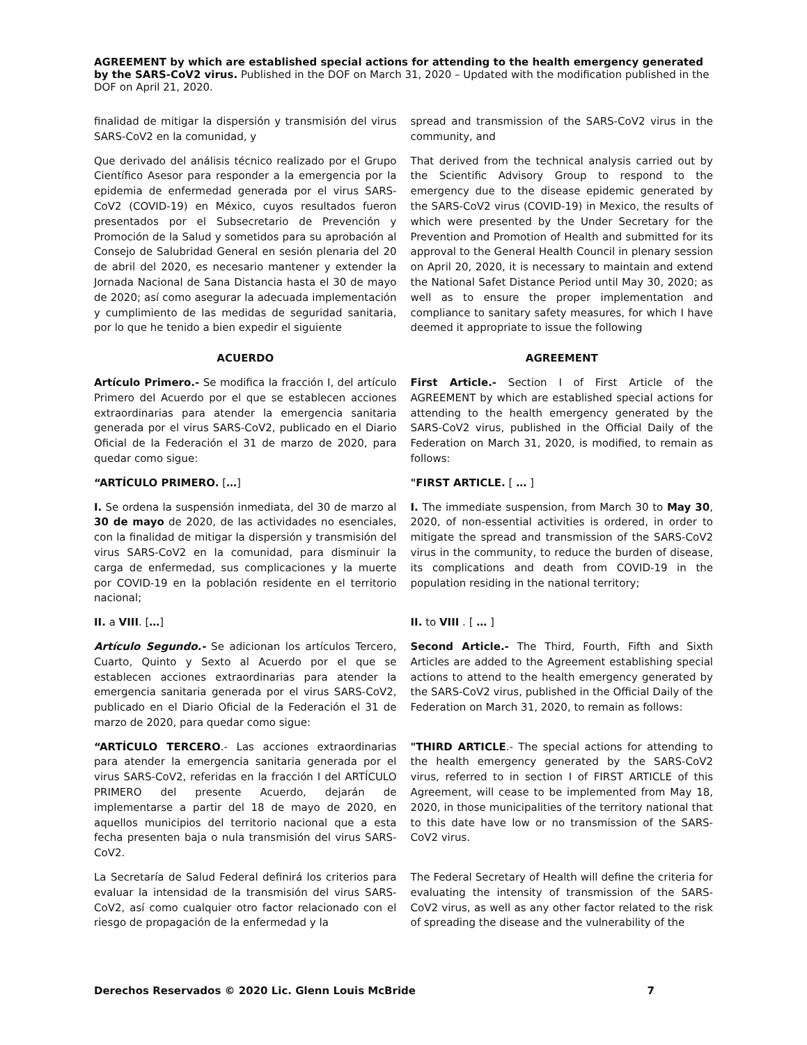AGREEMENT by which are established special actions for attending to the health emergency generated by the SARS-CoV2 virus. Published in the DOF on March 31, 2020 – Updated with the modification published in the DOF on April 21, 2020.
finalidad de mitigar la dispersión y transmisión del virus SARS-CoV2 en la comunidad, y
spread and transmission of the SARS-CoV2 virus in the community, and
Que derivado del análisis técnico realizado por el Grupo Científico Asesor para responder a la emergencia por la epidemia de enfermedad generada por el virus SARS-CoV2 (COVID-19) en México, cuyos resultados fueron presentados por el Subsecretario de Prevención y Promoción de la Salud y sometidos para su aprobación al Consejo de Salubridad General en sesión plenaria del 20 de abril del 2020, es necesario mantener y extender la Jornada Nacional de Sana Distancia hasta el 30 de mayo de 2020; así como asegurar la adecuada implementación y cumplimiento de las medidas de seguridad sanitaria, por lo que he tenido a bien expedir el siguiente
That derived from the technical analysis carried out by the Scientific Advisory Group to respond to the emergency due to the disease epidemic generated by the SARS-CoV2 virus (COVID-19) in Mexico, the results of which were presented by the Under Secretary for the Prevention and Promotion of Health and submitted for its approval to the General Health Council in plenary session on April 20, 2020, it is necessary to maintain and extend the National Safet Distance Period until May 30, 2020; as well as to ensure the proper implementation and compliance to sanitary safety measures, for which I have deemed it appropriate to issue the following
ACUERDO AGREEMENT
Artículo Primero.- Se modifica la fracción I, del artículo Primero del Acuerdo por el que se establecen acciones extraordinarias para atender la emergencia sanitaria generada por el virus SARS-CoV2, publicado en el Diario Oficial de la Federación el 31 de marzo de 2020, para quedar como sigue:
First Article.- Section I of First Article of the AGREEMENT by which are established special actions for attending to the health emergency generated by the SARS-CoV2 virus, published in the Official Daily of the Federation on March 31, 2020, is modified, to remain as follows:
“ARTÍCULO PRIMERO. […] "FIRST ARTICLE. [ … ]
I. Se ordena la suspensión inmediata, del 30 de marzo al 30 de mayo de 2020, de las actividades no esenciales, con la finalidad de mitigar la dispersión y transmisión del virus SARS-CoV2 en la comunidad, para disminuir la carga de enfermedad, sus complicaciones y la muerte por COVID-19 en la población residente en el territorio nacional;
I. The immediate suspension, from March 30 to May 30, 2020, of non-essential activities is ordered, in order to mitigate the spread and transmission of the SARS-CoV2 virus in the community, to reduce the burden of disease, its complications and death from COVID-19 in the population residing in the national territory;
II. a VIII. […] II. to VIII . [ … ]
Artículo Segundo.- Se adicionan los artículos Tercero, Cuarto, Quinto y Sexto al Acuerdo por el que se establecen acciones extraordinarias para atender la emergencia sanitaria generada por el virus SARS-CoV2, publicado en el Diario Oficial de la Federación el 31 de marzo de 2020, para quedar como sigue:
Second Article.- The Third, Fourth, Fifth and Sixth Articles are added to the Agreement establishing special actions to attend to the health emergency generated by the SARS-CoV2 virus, published in the Official Daily of the Federation on March 31, 2020, to remain as follows:
“ARTÍCULO TERCERO.- Las acciones extraordinarias para atender la emergencia sanitaria generada por el virus SARS-CoV2, referidas en la fracción I del ARTÍCULO PRIMERO del presente Acuerdo, dejarán de implementarse a partir del 18 de mayo de 2020, en aquellos municipios del territorio nacional que a esta fecha presenten baja o nula transmisión del virus SARS-CoV2.
"THIRD ARTICLE.- The special actions for attending to the health emergency generated by the SARS-CoV2 virus, referred to in section I of FIRST ARTICLE of this Agreement, will cease to be implemented from May 18, 2020, in those municipalities of the territory national that to this date have low or no transmission of the SARS-CoV2 virus.
La Secretaría de Salud Federal definirá los criterios para evaluar la intensidad de la transmisión del virus SARS-CoV2, así como cualquier otro factor relacionado con el riesgo de propagación de la enfermedad y la
The Federal Secretary of Health will define the criteria for evaluating the intensity of transmission of the SARS-CoV2 virus, as well as any other factor related to the risk of spreading the disease and the vulnerability of the
Derechos Reservados © 2020 Lic. Glenn Louis McBride 7